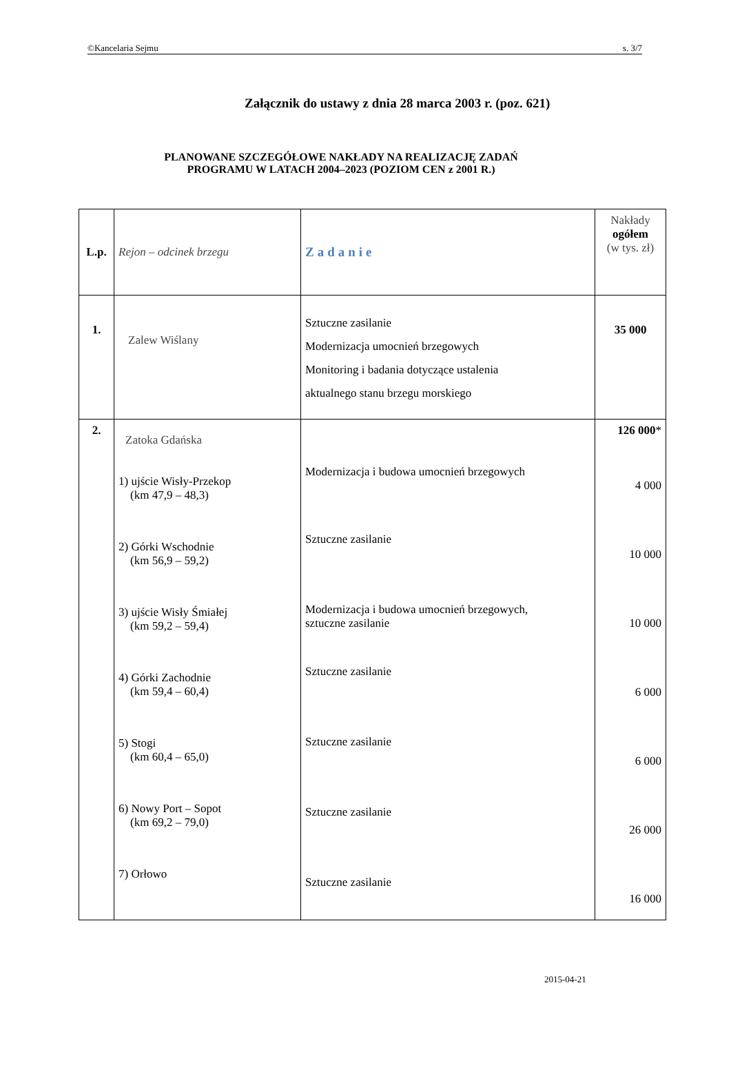©Kancelaria Sejmu s. 3/7
Załącznik do ustawy z dnia 28 marca 2003 r. (poz. 621)
PLANOWANE SZCZEGÓŁOWE NAKŁADY NA REALIZACJĘ ZADAŃ
PROGRAMU W LATACH 2004–2023 (POZIOM CEN z 2001 R.)
| L.p. | Rejon – odcinek brzegu | Zadanie | Nakłady ogółem (w tys. zł) |
| 1. | Zalew Wiślany | Sztuczne zasilanie Modernizacja umocnień brzegowych Monitoring i badania dotyczące ustalenia aktualnego stanu brzegu morskiego | 35 000 |
| 2. | Zatoka Gdańska 1) ujście Wisły-Przekop (km 47,9 – 48,3) 2) Górki Wschodnie (km 56,9 – 59,2) 3) ujście Wisły Śmiałej (km 59,2 – 59,4) 4) Górki Zachodnie (km 59,4 – 60,4) 5) Stogi (km 60,4 – 65,0) 6) Nowy Port – Sopot (km 69,2 – 79,0) 7) Orłowo | Modernizacja i budowa umocnień brzegowych Sztuczne zasilanie Modernizacja i budowa umocnień brzegowych, sztuczne zasilanie Sztuczne zasilanie Sztuczne zasilanie Sztuczne zasilanie Sztuczne zasilanie | 126 000 * 4 000 10 000 10 000 6 000 6 000 26 000 16 000 |
2015-04-21